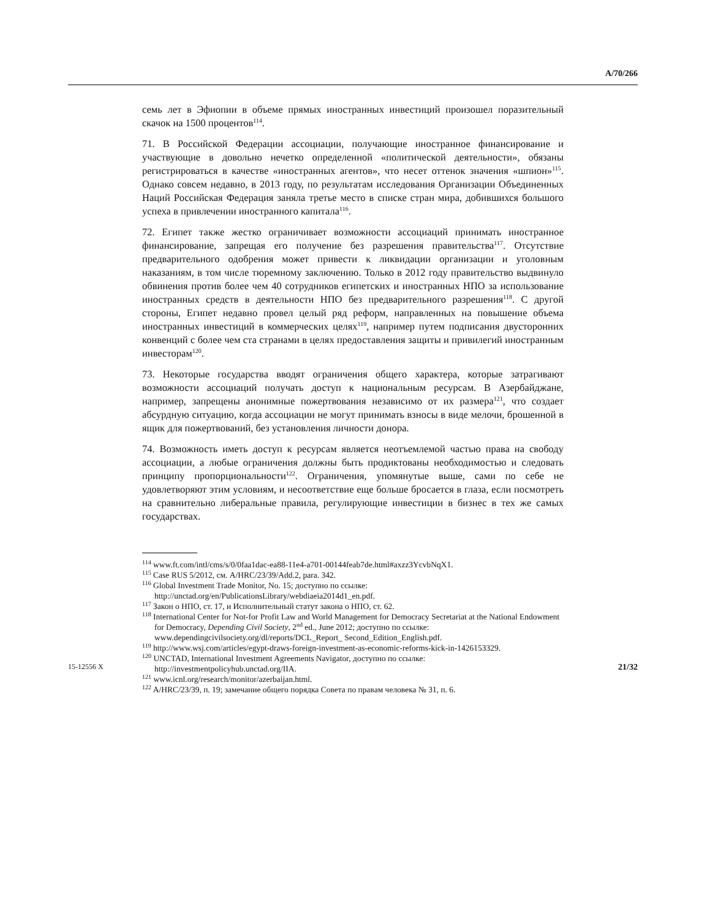A/70/266
семь лет в Эфиопии в объеме прямых иностранных инвестиций произошел поразительный скачок на 1500 процентов<sup>114</sup>.
71. В Российской Федерации ассоциации, получающие иностранное финансирование и участвующие в довольно нечетко определенной «политической деятельности», обязаны регистрироваться в качестве «иностранных агентов», что несет оттенок значения «шпион»<sup>115</sup>. Однако совсем недавно, в 2013 году, по результатам исследования Организации Объединенных Наций Российская Федерация заняла третье место в списке стран мира, добившихся большого успеха в привлечении иностранного капитала<sup>116</sup>.
72. Египет также жестко ограничивает возможности ассоциаций принимать иностранное финансирование, запрещая его получение без разрешения правительства<sup>117</sup>. Отсутствие предварительного одобрения может привести к ликвидации организации и уголовным наказаниям, в том числе тюремному заключению. Только в 2012 году правительство выдвинуло обвинения против более чем 40 сотрудников египетских и иностранных НПО за использование иностранных средств в деятельности НПО без предварительного разрешения<sup>118</sup>. С другой стороны, Египет недавно провел целый ряд реформ, направленных на повышение объема иностранных инвестиций в коммерческих целях<sup>119</sup>, например путем подписания двусторонних конвенций с более чем ста странами в целях предоставления защиты и привилегий иностранным инвесторам<sup>120</sup>.
73. Некоторые государства вводят ограничения общего характера, которые затрагивают возможности ассоциаций получать доступ к национальным ресурсам. В Азербайджане, например, запрещены анонимные пожертвования независимо от их размера<sup>121</sup>, что создает абсурдную ситуацию, когда ассоциации не могут принимать взносы в виде мелочи, брошенной в ящик для пожертвований, без установления личности донора.
74. Возможность иметь доступ к ресурсам является неотъемлемой частью права на свободу ассоциации, а любые ограничения должны быть продиктованы необходимостью и следовать принципу пропорциональности<sup>122</sup>. Ограничения, упомянутые выше, сами по себе не удовлетворяют этим условиям, и несоответствие еще больше бросается в глаза, если посмотреть на сравнительно либеральные правила, регулирующие инвестиции в бизнес в тех же самых государствах.
<sup>114</sup> www.ft.com/intl/cms/s/0/0faa1dac-ea88-11e4-a701-00144feab7de.html#axzz3YcvbNqX1.
<sup>115</sup> Case RUS 5/2012, см. A/HRC/23/39/Add.2, para. 342.
<sup>116</sup> Global Investment Trade Monitor, No. 15; доступно по ссылке: http://unctad.org/en/PublicationsLibrary/webdiaeia2014d1_en.pdf.
<sup>117</sup> Закон о НПО, ст. 17, и Исполнительный статут закона о НПО, ст. 62.
<sup>118</sup> International Center for Not-for Profit Law and World Management for Democracy Secretariat at the National Endowment for Democracy, Depending Civil Society, 2<sup>nd</sup> ed., June 2012; доступно по ссылке: www.dependingcivilsociety.org/dl/reports/DCL_Report_ Second_Edition_English.pdf.
<sup>119</sup> http://www.wsj.com/articles/egypt-draws-foreign-investment-as-economic-reforms-kick-in-1426153329.
<sup>120</sup> UNCTAD, International Investment Agreements Navigator, доступно по ссылке: http://investmentpolicyhub.unctad.org/IIA.
<sup>121</sup> www.icnl.org/research/monitor/azerbaijan.html.
<sup>122</sup> A/HRC/23/39, п. 19; замечание общего порядка Совета по правам человека № 31, п. 6.
15-12556 X 21/32